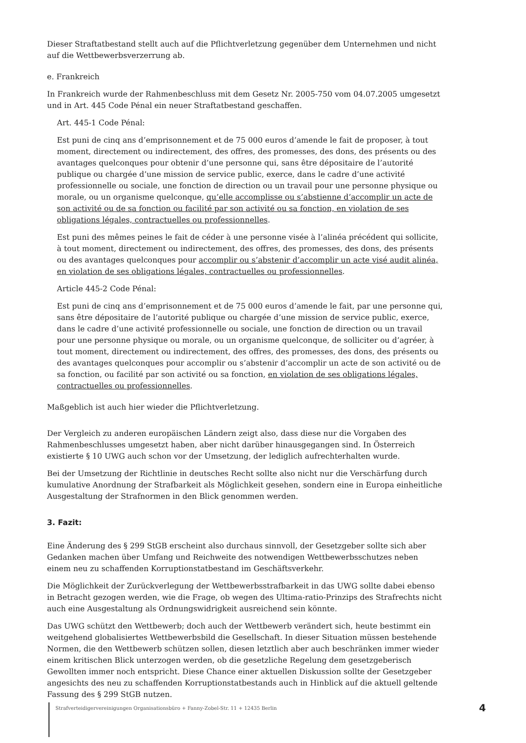Dieser Straftatbestand stellt auch auf die Pflichtverletzung gegenüber dem Unternehmen und nicht auf die Wettbewerbsverzerrung ab.
e. Frankreich
In Frankreich wurde der Rahmenbeschluss mit dem Gesetz Nr. 2005-750 vom 04.07.2005 umgesetzt und in Art. 445 Code Pénal ein neuer Straftatbestand geschaffen.
Art. 445-1 Code Pénal:
Est puni de cinq ans d’emprisonnement et de 75 000 euros d’amende le fait de proposer, à tout moment, directement ou indirectement, des offres, des promesses, des dons, des présents ou des avantages quelconques pour obtenir d’une personne qui, sans être dépositaire de l’autorité publique ou chargée d’une mission de service public, exerce, dans le cadre d’une activité professionnelle ou sociale, une fonction de direction ou un travail pour une personne physique ou morale, ou un organisme quelconque, qu’elle accomplisse ou s’abstienne d’accomplir un acte de son activité ou de sa fonction ou facilité par son activité ou sa fonction, en violation de ses obligations légales, contractuelles ou professionnelles.
Est puni des mêmes peines le fait de céder à une personne visée à l’alinéa précédent qui sollicite, à tout moment, directement ou indirectement, des offres, des promesses, des dons, des présents ou des avantages quelconques pour accomplir ou s’abstenir d’accomplir un acte visé audit alinéa, en violation de ses obligations légales, contractuelles ou professionnelles.
Article 445-2 Code Pénal:
Est puni de cinq ans d’emprisonnement et de 75 000 euros d’amende le fait, par une personne qui, sans être dépositaire de l’autorité publique ou chargée d’une mission de service public, exerce, dans le cadre d’une activité professionnelle ou sociale, une fonction de direction ou un travail pour une personne physique ou morale, ou un organisme quelconque, de solliciter ou d’agréer, à tout moment, directement ou indirectement, des offres, des promesses, des dons, des présents ou des avantages quelconques pour accomplir ou s’abstenir d’accomplir un acte de son activité ou de sa fonction, ou facilité par son activité ou sa fonction, en violation de ses obligations légales, contractuelles ou professionnelles.
Maßgeblich ist auch hier wieder die Pflichtverletzung.
Der Vergleich zu anderen europäischen Ländern zeigt also, dass diese nur die Vorgaben des Rahmenbeschlusses umgesetzt haben, aber nicht darüber hinausgegangen sind. In Österreich existierte § 10 UWG auch schon vor der Umsetzung, der lediglich aufrechterhalten wurde.
Bei der Umsetzung der Richtlinie in deutsches Recht sollte also nicht nur die Verschärfung durch kumulative Anordnung der Strafbarkeit als Möglichkeit gesehen, sondern eine in Europa einheitliche Ausgestaltung der Strafnormen in den Blick genommen werden.
3. Fazit:
Eine Änderung des § 299 StGB erscheint also durchaus sinnvoll, der Gesetzgeber sollte sich aber Gedanken machen über Umfang und Reichweite des notwendigen Wettbewerbsschutzes neben einem neu zu schaffenden Korruptionstatbestand im Geschäftsverkehr.
Die Möglichkeit der Zurückverlegung der Wettbewerbsstrafbarkeit in das UWG sollte dabei ebenso in Betracht gezogen werden, wie die Frage, ob wegen des Ultima-ratio-Prinzips des Strafrechts nicht auch eine Ausgestaltung als Ordnungswidrigkeit ausreichend sein könnte.
Das UWG schützt den Wettbewerb; doch auch der Wettbewerb verändert sich, heute bestimmt ein weitgehend globalisiertes Wettbewerbsbild die Gesellschaft. In dieser Situation müssen bestehende Normen, die den Wettbewerb schützen sollen, diesen letztlich aber auch beschränken immer wieder einem kritischen Blick unterzogen werden, ob die gesetzliche Regelung dem gesetzgeberisch Gewollten immer noch entspricht. Diese Chance einer aktuellen Diskussion sollte der Gesetzgeber angesichts des neu zu schaffenden Korruptionstatbestands auch in Hinblick auf die aktuell geltende Fassung des § 299 StGB nutzen.
Strafverteidigervereinigungen Organisationsbüro + Fanny-Zobel-Str. 11 + 12435 Berlin 4